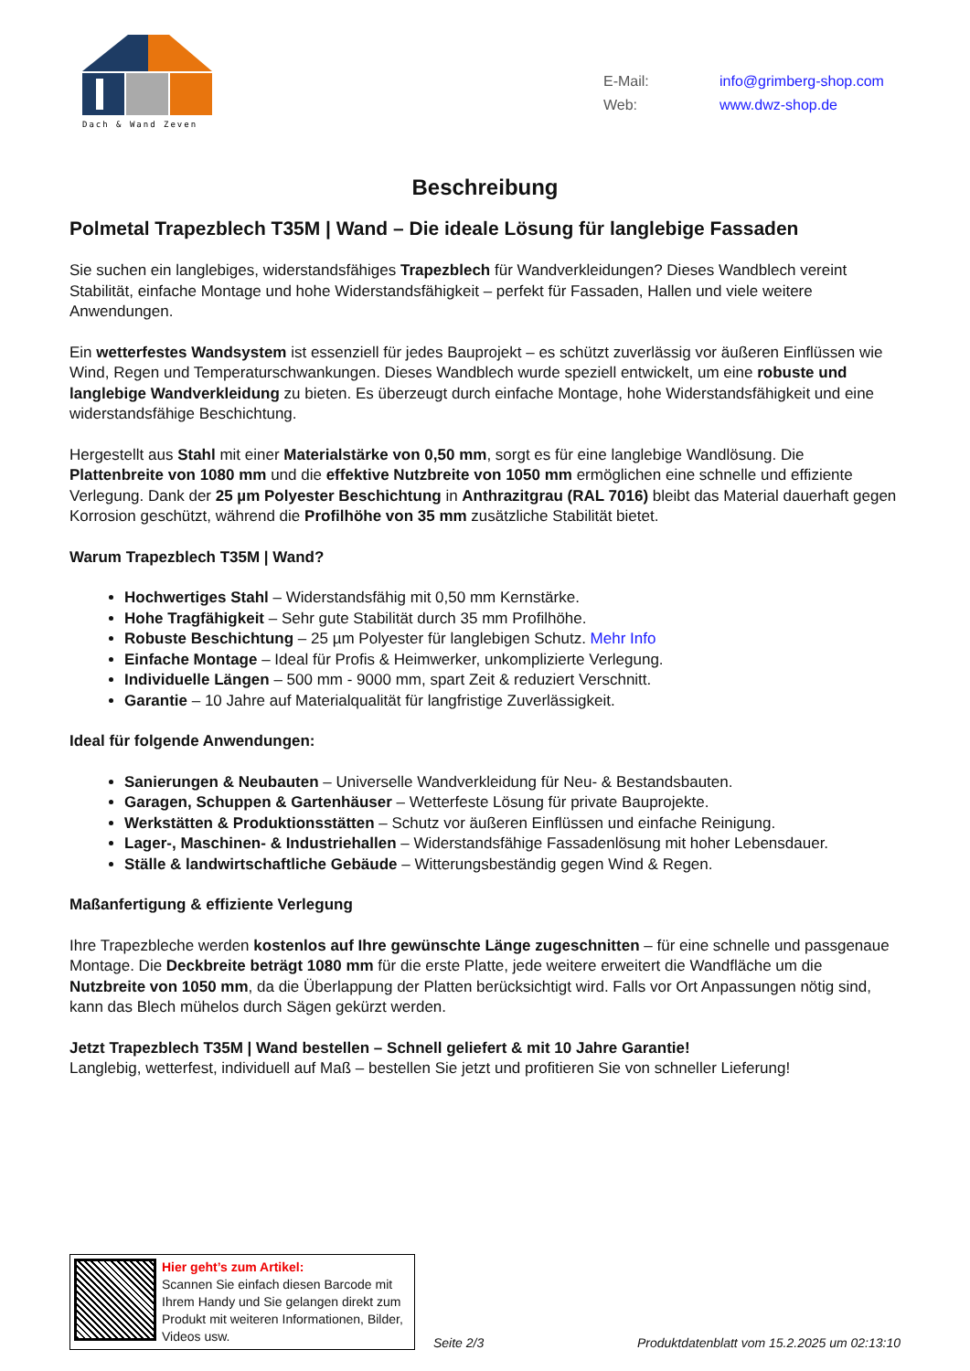Dach & Wand Zeven
E-Mail: info@grimberg-shop.com
Web: www.dwz-shop.de
Beschreibung
Polmetal Trapezblech T35M | Wand – Die ideale Lösung für langlebige Fassaden
Sie suchen ein langlebiges, widerstandsfähiges Trapezblech für Wandverkleidungen? Dieses Wandblech vereint Stabilität, einfache Montage und hohe Widerstandsfähigkeit – perfekt für Fassaden, Hallen und viele weitere Anwendungen.
Ein wetterfestes Wandsystem ist essenziell für jedes Bauprojekt – es schützt zuverlässig vor äußeren Einflüssen wie Wind, Regen und Temperaturschwankungen. Dieses Wandblech wurde speziell entwickelt, um eine robuste und langlebige Wandverkleidung zu bieten. Es überzeugt durch einfache Montage, hohe Widerstandsfähigkeit und eine widerstandsfähige Beschichtung.
Hergestellt aus Stahl mit einer Materialstärke von 0,50 mm, sorgt es für eine langlebige Wandlösung. Die Plattenbreite von 1080 mm und die effektive Nutzbreite von 1050 mm ermöglichen eine schnelle und effiziente Verlegung. Dank der 25 µm Polyester Beschichtung in Anthrazitgrau (RAL 7016) bleibt das Material dauerhaft gegen Korrosion geschützt, während die Profilhöhe von 35 mm zusätzliche Stabilität bietet.
Warum Trapezblech T35M | Wand?
Hochwertiges Stahl – Widerstandsfähig mit 0,50 mm Kernstärke.
Hohe Tragfähigkeit – Sehr gute Stabilität durch 35 mm Profilhöhe.
Robuste Beschichtung – 25 µm Polyester für langlebigen Schutz. Mehr Info
Einfache Montage – Ideal für Profis & Heimwerker, unkomplizierte Verlegung.
Individuelle Längen – 500 mm - 9000 mm, spart Zeit & reduziert Verschnitt.
Garantie – 10 Jahre auf Materialqualität für langfristige Zuverlässigkeit.
Ideal für folgende Anwendungen:
Sanierungen & Neubauten – Universelle Wandverkleidung für Neu- & Bestandsbauten.
Garagen, Schuppen & Gartenhäuser – Wetterfeste Lösung für private Bauprojekte.
Werkstätten & Produktionsstätten – Schutz vor äußeren Einflüssen und einfache Reinigung.
Lager-, Maschinen- & Industriehallen – Widerstandsfähige Fassadenlösung mit hoher Lebensdauer.
Ställe & landwirtschaftliche Gebäude – Witterungsbeständig gegen Wind & Regen.
Maßanfertigung & effiziente Verlegung
Ihre Trapezbleche werden kostenlos auf Ihre gewünschte Länge zugeschnitten – für eine schnelle und passgenaue Montage. Die Deckbreite beträgt 1080 mm für die erste Platte, jede weitere erweitert die Wandfläche um die Nutzbreite von 1050 mm, da die Überlappung der Platten berücksichtigt wird. Falls vor Ort Anpassungen nötig sind, kann das Blech mühelos durch Sägen gekürzt werden.
Jetzt Trapezblech T35M | Wand bestellen – Schnell geliefert & mit 10 Jahre Garantie!
Langlebig, wetterfest, individuell auf Maß – bestellen Sie jetzt und profitieren Sie von schneller Lieferung!
Hier geht’s zum Artikel:
Scannen Sie einfach diesen Barcode mit Ihrem Handy und Sie gelangen direkt zum Produkt mit weiteren Informationen, Bilder, Videos usw.
Seite 2/3
Produktdatenblatt vom 15.2.2025 um 02:13:10